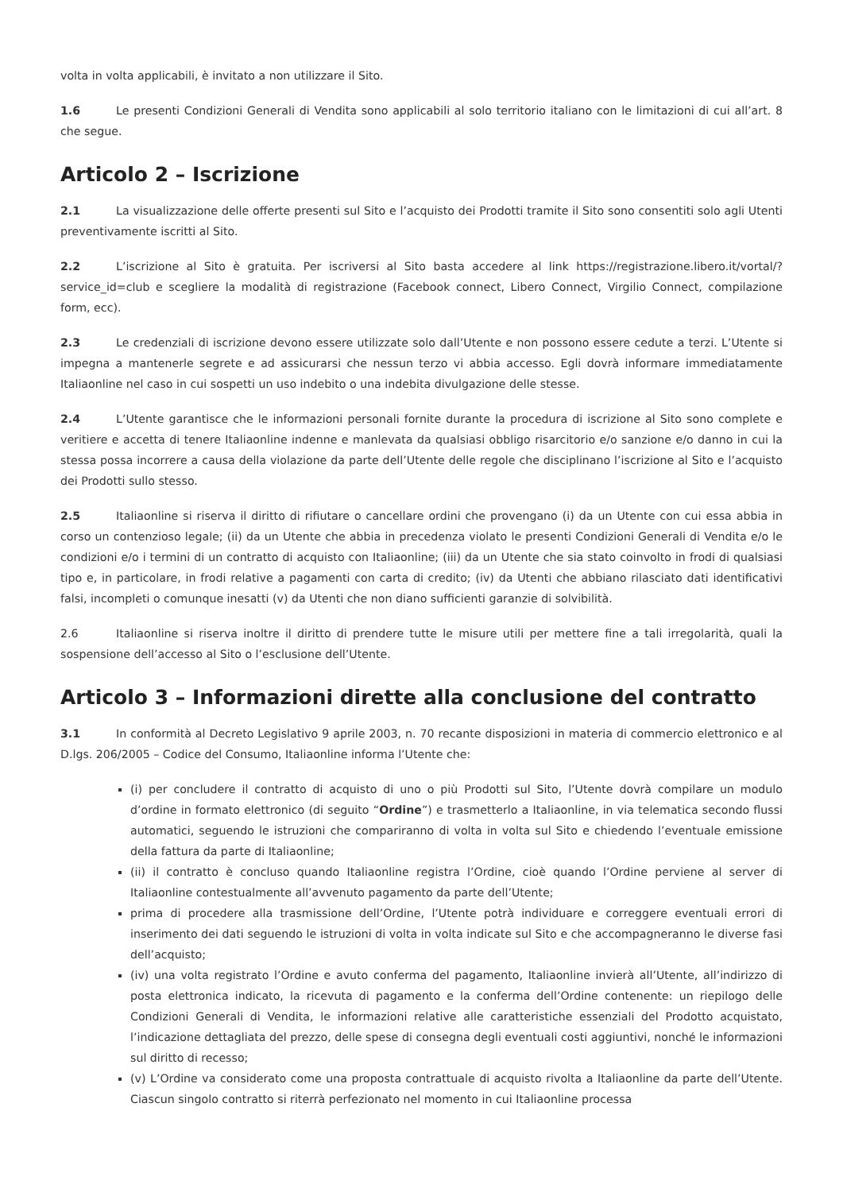volta in volta applicabili, è invitato a non utilizzare il Sito.
1.6 Le presenti Condizioni Generali di Vendita sono applicabili al solo territorio italiano con le limitazioni di cui all’art. 8 che segue.
Articolo 2 – Iscrizione
2.1 La visualizzazione delle offerte presenti sul Sito e l’acquisto dei Prodotti tramite il Sito sono consentiti solo agli Utenti preventivamente iscritti al Sito.
2.2 L’iscrizione al Sito è gratuita. Per iscriversi al Sito basta accedere al link https://registrazione.libero.it/vortal/?service_id=club e scegliere la modalità di registrazione (Facebook connect, Libero Connect, Virgilio Connect, compilazione form, ecc).
2.3 Le credenziali di iscrizione devono essere utilizzate solo dall’Utente e non possono essere cedute a terzi. L’Utente si impegna a mantenerle segrete e ad assicurarsi che nessun terzo vi abbia accesso. Egli dovrà informare immediatamente Italiaonline nel caso in cui sospetti un uso indebito o una indebita divulgazione delle stesse.
2.4 L’Utente garantisce che le informazioni personali fornite durante la procedura di iscrizione al Sito sono complete e veritiere e accetta di tenere Italiaonline indenne e manlevata da qualsiasi obbligo risarcitorio e/o sanzione e/o danno in cui la stessa possa incorrere a causa della violazione da parte dell’Utente delle regole che disciplinano l’iscrizione al Sito e l’acquisto dei Prodotti sullo stesso.
2.5 Italiaonline si riserva il diritto di rifiutare o cancellare ordini che provengano (i) da un Utente con cui essa abbia in corso un contenzioso legale; (ii) da un Utente che abbia in precedenza violato le presenti Condizioni Generali di Vendita e/o le condizioni e/o i termini di un contratto di acquisto con Italiaonline; (iii) da un Utente che sia stato coinvolto in frodi di qualsiasi tipo e, in particolare, in frodi relative a pagamenti con carta di credito; (iv) da Utenti che abbiano rilasciato dati identificativi falsi, incompleti o comunque inesatti (v) da Utenti che non diano sufficienti garanzie di solvibilità.
2.6 Italiaonline si riserva inoltre il diritto di prendere tutte le misure utili per mettere fine a tali irregolarità, quali la sospensione dell’accesso al Sito o l’esclusione dell’Utente.
Articolo 3 – Informazioni dirette alla conclusione del contratto
3.1 In conformità al Decreto Legislativo 9 aprile 2003, n. 70 recante disposizioni in materia di commercio elettronico e al D.lgs. 206/2005 – Codice del Consumo, Italiaonline informa l’Utente che:
(i) per concludere il contratto di acquisto di uno o più Prodotti sul Sito, l’Utente dovrà compilare un modulo d’ordine in formato elettronico (di seguito “Ordine”) e trasmetterlo a Italiaonline, in via telematica secondo flussi automatici, seguendo le istruzioni che compariranno di volta in volta sul Sito e chiedendo l’eventuale emissione della fattura da parte di Italiaonline;
(ii) il contratto è concluso quando Italiaonline registra l’Ordine, cioè quando l’Ordine perviene al server di Italiaonline contestualmente all’avvenuto pagamento da parte dell’Utente;
prima di procedere alla trasmissione dell’Ordine, l’Utente potrà individuare e correggere eventuali errori di inserimento dei dati seguendo le istruzioni di volta in volta indicate sul Sito e che accompagneranno le diverse fasi dell’acquisto;
(iv) una volta registrato l’Ordine e avuto conferma del pagamento, Italiaonline invierà all’Utente, all’indirizzo di posta elettronica indicato, la ricevuta di pagamento e la conferma dell’Ordine contenente: un riepilogo delle Condizioni Generali di Vendita, le informazioni relative alle caratteristiche essenziali del Prodotto acquistato, l’indicazione dettagliata del prezzo, delle spese di consegna degli eventuali costi aggiuntivi, nonché le informazioni sul diritto di recesso;
(v) L’Ordine va considerato come una proposta contrattuale di acquisto rivolta a Italiaonline da parte dell’Utente. Ciascun singolo contratto si riterrà perfezionato nel momento in cui Italiaonline processa